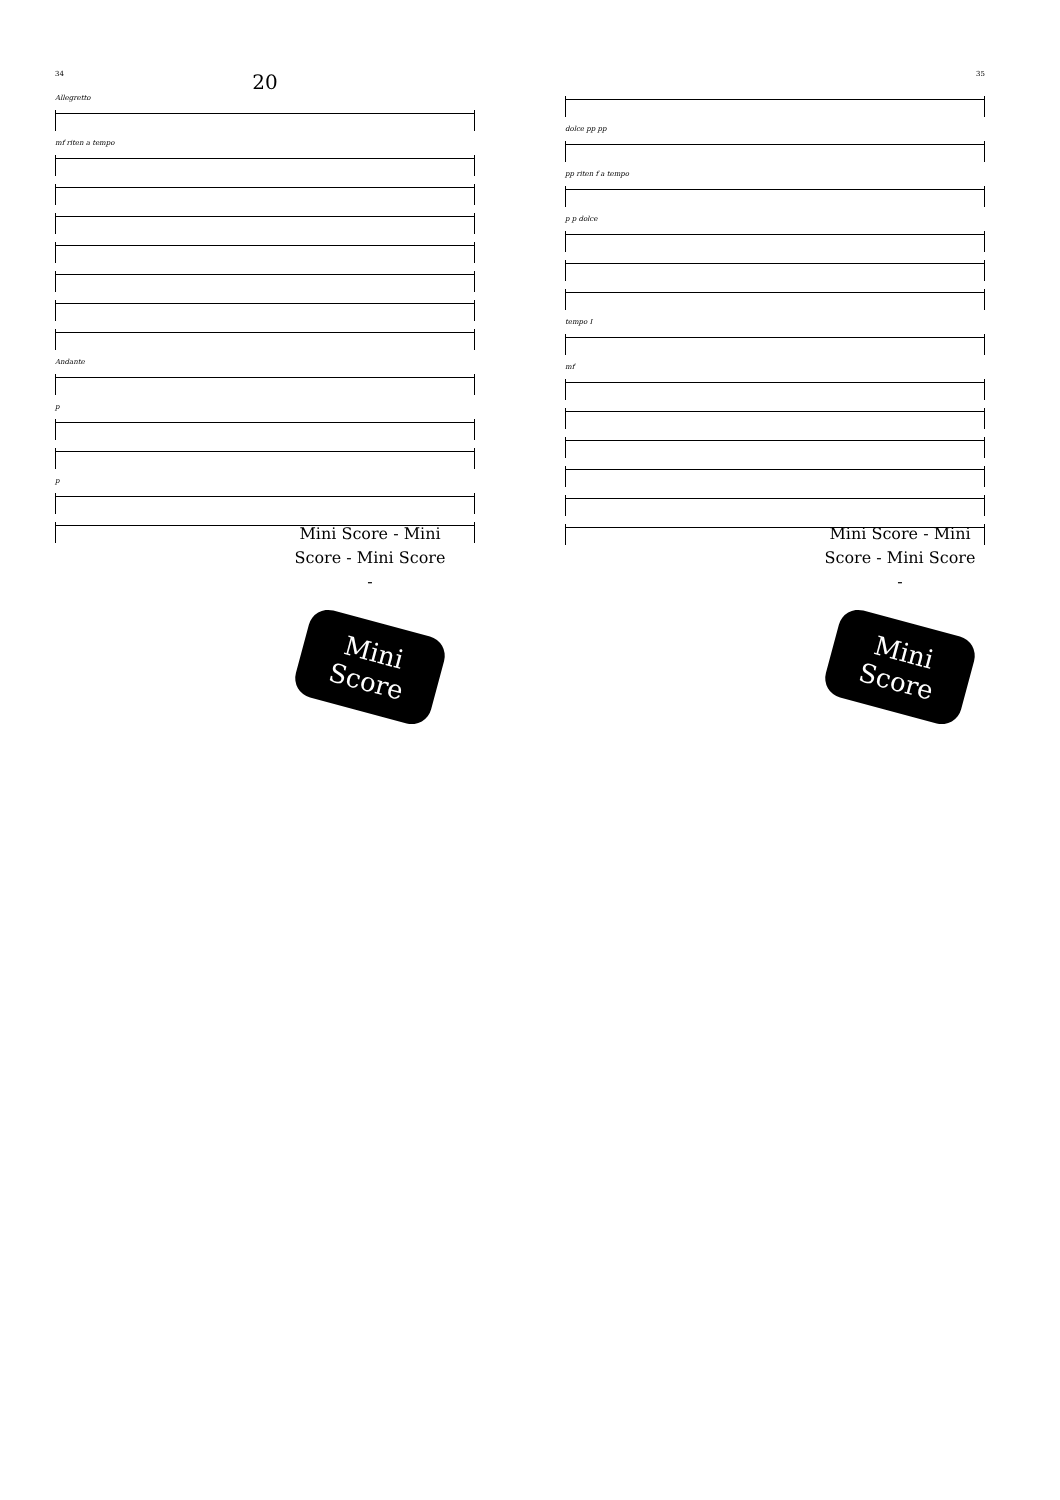34
20
Allegretto
mf riten a tempo
Andante
p
p
35
dolce pp pp
pp riten f a tempo
p p dolce
tempo I
mf
Mini Score - Mini Score - Mini Score -
Mini
Score
Mini Score - Mini Score - Mini Score -
Mini
Score